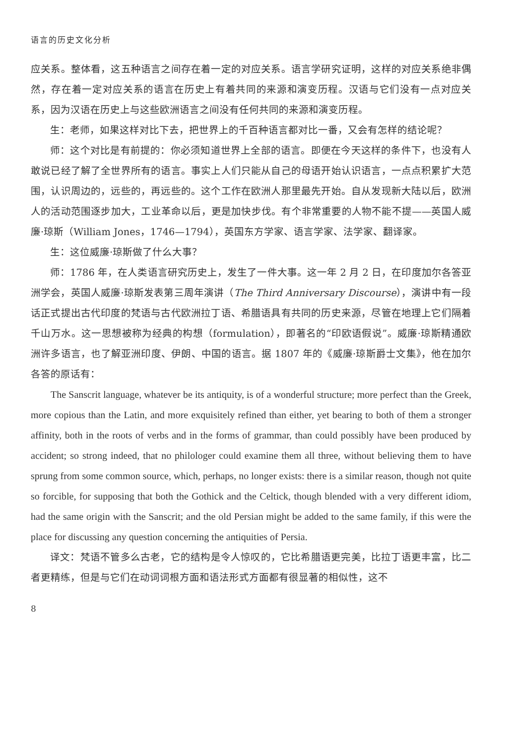语言的历史文化分析
应关系。整体看，这五种语言之间存在着一定的对应关系。语言学研究证明，这样的对应关系绝非偶然，存在着一定对应关系的语言在历史上有着共同的来源和演变历程。汉语与它们没有一点对应关系，因为汉语在历史上与这些欧洲语言之间没有任何共同的来源和演变历程。
生：老师，如果这样对比下去，把世界上的千百种语言都对比一番，又会有怎样的结论呢？
师：这个对比是有前提的：你必须知道世界上全部的语言。即便在今天这样的条件下，也没有人敢说已经了解了全世界所有的语言。事实上人们只能从自己的母语开始认识语言，一点点积累扩大范围，认识周边的，远些的，再远些的。这个工作在欧洲人那里最先开始。自从发现新大陆以后，欧洲人的活动范围逐步加大，工业革命以后，更是加快步伐。有个非常重要的人物不能不提——英国人威廉·琼斯（William Jones，1746—1794），英国东方学家、语言学家、法学家、翻译家。
生：这位威廉·琼斯做了什么大事？
师：1786 年，在人类语言研究历史上，发生了一件大事。这一年 2 月 2 日，在印度加尔各答亚洲学会，英国人威廉·琼斯发表第三周年演讲（The Third Anniversary Discourse），演讲中有一段话正式提出古代印度的梵语与古代欧洲拉丁语、希腊语具有共同的历史来源，尽管在地理上它们隔着千山万水。这一思想被称为经典的构想（formulation），即著名的“印欧语假说”。威廉·琼斯精通欧洲许多语言，也了解亚洲印度、伊朗、中国的语言。据 1807 年的《威廉·琼斯爵士文集》，他在加尔各答的原话有：
The Sanscrit language, whatever be its antiquity, is of a wonderful structure; more perfect than the Greek, more copious than the Latin, and more exquisitely refined than either, yet bearing to both of them a stronger affinity, both in the roots of verbs and in the forms of grammar, than could possibly have been produced by accident; so strong indeed, that no philologer could examine them all three, without believing them to have sprung from some common source, which, perhaps, no longer exists: there is a similar reason, though not quite so forcible, for supposing that both the Gothick and the Celtick, though blended with a very different idiom, had the same origin with the Sanscrit; and the old Persian might be added to the same family, if this were the place for discussing any question concerning the antiquities of Persia.
译文：梵语不管多么古老，它的结构是令人惊叹的，它比希腊语更完美，比拉丁语更丰富，比二者更精练，但是与它们在动词词根方面和语法形式方面都有很显著的相似性，这不
8